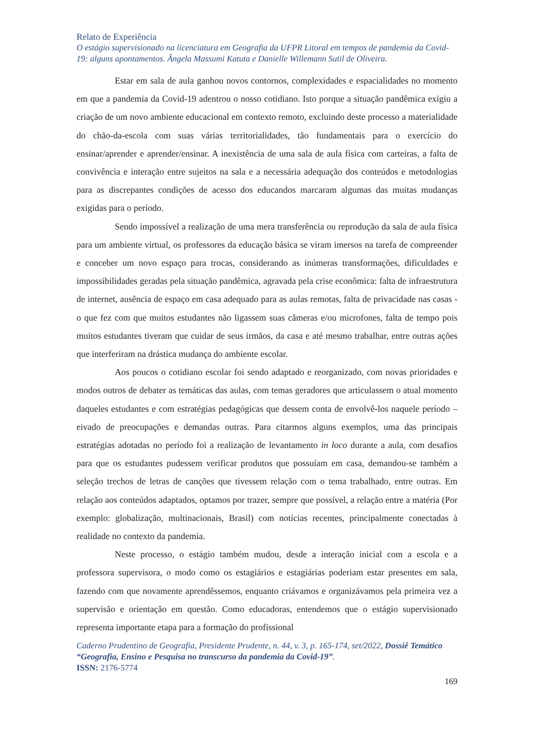Relato de Experiência
O estágio supervisionado na licenciatura em Geografia da UFPR Litoral em tempos de pandemia da Covid-19: alguns apontamentos. Ângela Massumi Katuta e Danielle Willemann Sutil de Oliveira.
Estar em sala de aula ganhou novos contornos, complexidades e espacialidades no momento em que a pandemia da Covid-19 adentrou o nosso cotidiano. Isto porque a situação pandêmica exigiu a criação de um novo ambiente educacional em contexto remoto, excluindo deste processo a materialidade do chão-da-escola com suas várias territorialidades, tão fundamentais para o exercício do ensinar/aprender e aprender/ensinar. A inexistência de uma sala de aula física com carteiras, a falta de convivência e interação entre sujeitos na sala e a necessária adequação dos conteúdos e metodologias para as discrepantes condições de acesso dos educandos marcaram algumas das muitas mudanças exigidas para o período.
Sendo impossível a realização de uma mera transferência ou reprodução da sala de aula física para um ambiente virtual, os professores da educação básica se viram imersos na tarefa de compreender e conceber um novo espaço para trocas, considerando as inúmeras transformações, dificuldades e impossibilidades geradas pela situação pandêmica, agravada pela crise econômica: falta de infraestrutura de internet, ausência de espaço em casa adequado para as aulas remotas, falta de privacidade nas casas - o que fez com que muitos estudantes não ligassem suas câmeras e/ou microfones, falta de tempo pois muitos estudantes tiveram que cuidar de seus irmãos, da casa e até mesmo trabalhar, entre outras ações que interferiram na drástica mudança do ambiente escolar.
Aos poucos o cotidiano escolar foi sendo adaptado e reorganizado, com novas prioridades e modos outros de debater as temáticas das aulas, com temas geradores que articulassem o atual momento daqueles estudantes e com estratégias pedagógicas que dessem conta de envolvê-los naquele período – eivado de preocupações e demandas outras. Para citarmos alguns exemplos, uma das principais estratégias adotadas no período foi a realização de levantamento in loco durante a aula, com desafios para que os estudantes pudessem verificar produtos que possuíam em casa, demandou-se também a seleção trechos de letras de canções que tivessem relação com o tema trabalhado, entre outras. Em relação aos conteúdos adaptados, optamos por trazer, sempre que possível, a relação entre a matéria (Por exemplo: globalização, multinacionais, Brasil) com notícias recentes, principalmente conectadas à realidade no contexto da pandemia.
Neste processo, o estágio também mudou, desde a interação inicial com a escola e a professora supervisora, o modo como os estagiários e estagiárias poderiam estar presentes em sala, fazendo com que novamente aprendêssemos, enquanto criávamos e organizávamos pela primeira vez a supervisão e orientação em questão. Como educadoras, entendemos que o estágio supervisionado representa importante etapa para a formação do profissional
Caderno Prudentino de Geografia, Presidente Prudente, n. 44, v. 3, p. 165-174, set/2022, Dossiê Temático “Geografia, Ensino e Pesquisa no transcurso da pandemia da Covid-19”.
ISSN: 2176-5774
169